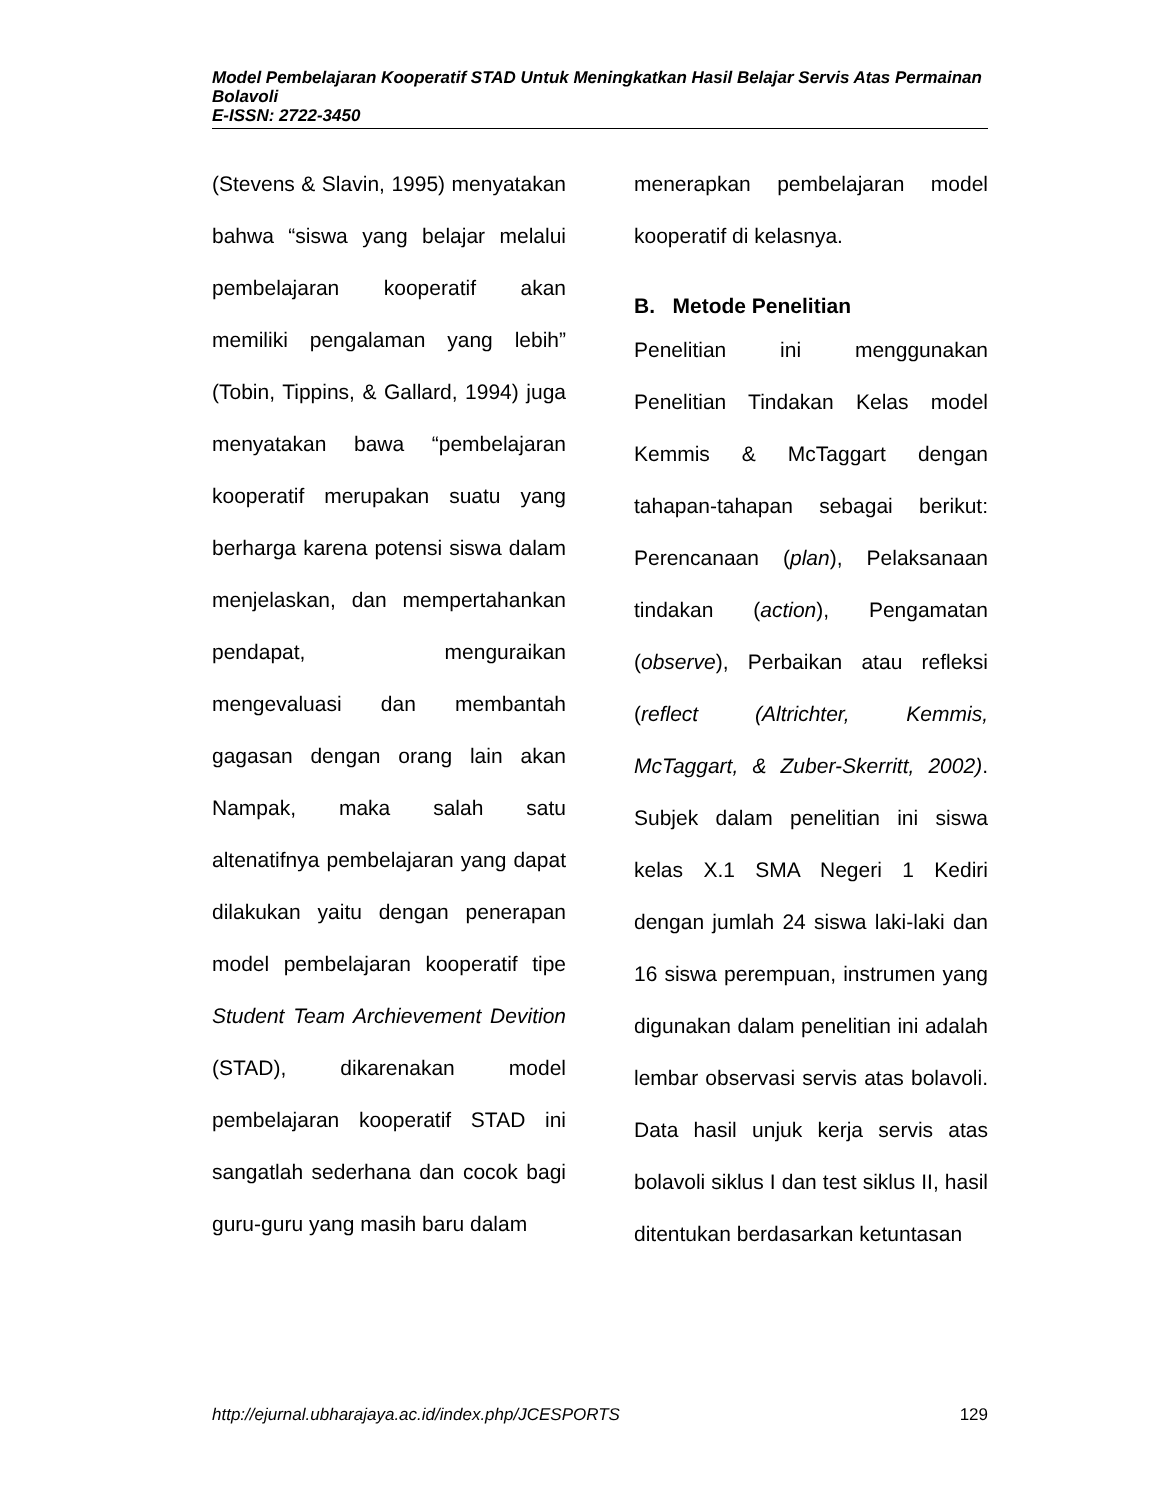Model Pembelajaran Kooperatif STAD Untuk Meningkatkan Hasil Belajar Servis Atas Permainan Bolavoli
E-ISSN: 2722-3450
(Stevens & Slavin, 1995) menyatakan bahwa “siswa yang belajar melalui pembelajaran kooperatif akan memiliki pengalaman yang lebih” (Tobin, Tippins, & Gallard, 1994) juga menyatakan bawa “pembelajaran kooperatif merupakan suatu yang berharga karena potensi siswa dalam menjelaskan, dan mempertahankan pendapat, menguraikan mengevaluasi dan membantah gagasan dengan orang lain akan Nampak, maka salah satu altenatifnya pembelajaran yang dapat dilakukan yaitu dengan penerapan model pembelajaran kooperatif tipe Student Team Archievement Devition (STAD), dikarenakan model pembelajaran kooperatif STAD ini sangatlah sederhana dan cocok bagi guru-guru yang masih baru dalam
menerapkan pembelajaran model kooperatif di kelasnya.
B. Metode Penelitian
Penelitian ini menggunakan Penelitian Tindakan Kelas model Kemmis & McTaggart dengan tahapan-tahapan sebagai berikut: Perencanaan (plan), Pelaksanaan tindakan (action), Pengamatan (observe), Perbaikan atau refleksi (reflect (Altrichter, Kemmis, McTaggart, & Zuber-Skerritt, 2002). Subjek dalam penelitian ini siswa kelas X.1 SMA Negeri 1 Kediri dengan jumlah 24 siswa laki-laki dan 16 siswa perempuan, instrumen yang digunakan dalam penelitian ini adalah lembar observasi servis atas bolavoli. Data hasil unjuk kerja servis atas bolavoli siklus I dan test siklus II, hasil ditentukan berdasarkan ketuntasan
http://ejurnal.ubharajaya.ac.id/index.php/JCESPORTS 129